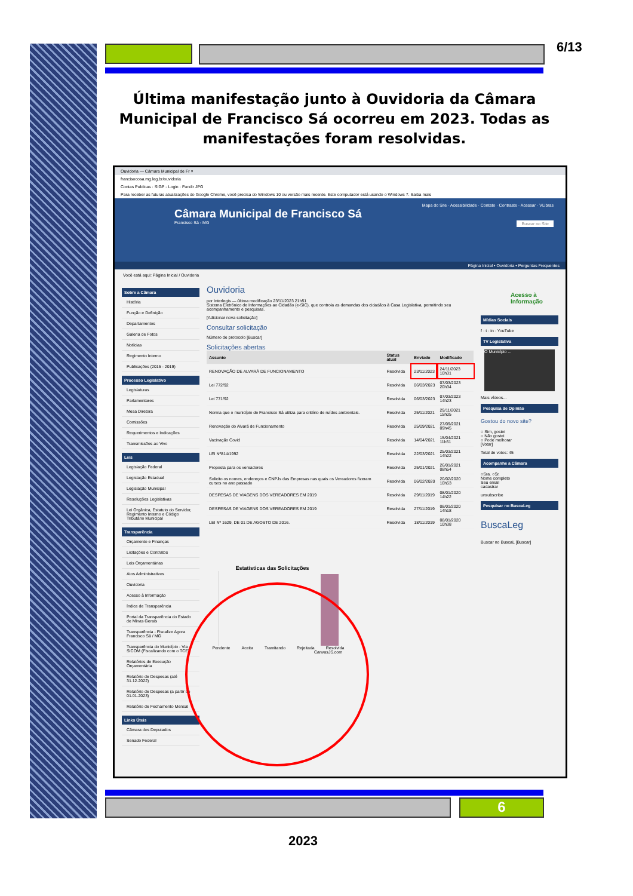6/13
Última manifestação junto à Ouvidoria da Câmara Municipal de Francisco Sá ocorreu em 2023. Todas as manifestações foram resolvidas.
Ouvidoria — Câmara Municipal de Fr ×
francisocosa.mg.leg.br/ouvidoria
Contas Publicas · SIGP - Login · Fundir JPG
Para receber as futuras atualizações do Google Chrome, você precisa do Windows 10 ou versão mais recente. Este computador está usando o Windows 7. Saiba mais
Mapa do Site · Acessibilidade · Contato · Contraste · Acessar · VLibras
Câmara Municipal de Francisco Sá
Francisco Sá - MG Buscar no Site
Página Inicial • Ouvidoria • Perguntas Frequentes
Você está aqui: Página Inicial / Ouvidoria
Sobre a Câmara
História
Função e Definição
Departamentos
Galeria de Fotos
Notícias
Regimento Interno
Publicações (2015 - 2019)
Processo Legislativo
Legislaturas
Parlamentares
Mesa Diretora
Comissões
Requerimentos e Indicações
Transmissões ao Vivo
Leis
Legislação Federal
Legislação Estadual
Legislação Municipal
Resoluções Legislativas
Lei Orgânica, Estatuto do Servidor, Regimento Interno e Código Tributário Municipal
Transparência
Orçamento e Finanças
Licitações e Contratos
Leis Orçamentárias
Atos Administrativos
Ouvidoria
Acesso à Informação
Índice de Transparência
Portal da Transparência do Estado de Minas Gerais
Transparência - Fiscalize Agora Francisco Sá / MG
Transparência do Município - Via SICOM (Fiscalizando com o TCE)
Relatórios de Execução Orçamentária
Relatório de Despesas (até 31.12.2022)
Relatório de Despesas (a partir de 01.01.2023)
Relatório de Fechamento Mensal
Links Úteis
Câmara dos Deputados
Senado Federal
Ouvidoria
por Interlegis — última modificação 23/11/2023 21h51
Sistema Eletrônico de Informações ao Cidadão (e-SIC), que controla as demandas dos cidadãos à Casa Legislativa, permitindo seu acompanhamento e pesquisas.
[Adicionar nova solicitação]
Consultar solicitação
Número de protocolo [Buscar]
Solicitações abertas
| Assunto | Status atual | Enviado | Modificado |
| --- | --- | --- | --- |
| RENOVAÇÃO DE ALVARÁ DE FUNCIONAMENTO | Resolvida | 23/11/2023 | 24/11/2023 10h31 |
| Lei 772/92 | Resolvida | 06/03/2023 | 07/03/2023 20h34 |
| Lei 771/92 | Resolvida | 06/03/2023 | 07/03/2023 14h23 |
| Norma que o município de Francisco Sá utiliza para critério de ruídos ambientais. | Resolvida | 25/11/2021 | 29/11/2021 15h05 |
| Renovação do Alvará de Funcionamento | Resolvida | 25/09/2021 | 27/09/2021 09h45 |
| Vacinação Covid | Resolvida | 14/04/2021 | 15/04/2021 11h51 |
| LEI Nº814/1992 | Resolvida | 22/03/2021 | 25/03/2021 14h22 |
| Proposta para os vereadores | Resolvida | 25/01/2021 | 26/01/2021 08h54 |
| Solicito os nomes, endereços e CNPJs das Empresas nas quais os Vereadores fizeram cursos no ano passado | Resolvida | 06/02/2020 | 20/02/2020 10h53 |
| DESPESAS DE VIAGENS DOS VEREADORES EM 2019 | Resolvida | 29/11/2019 | 08/01/2020 14h22 |
| DESPESAS DE VIAGENS DOS VEREADORES EM 2019 | Resolvida | 27/11/2019 | 08/01/2020 14h18 |
| LEI Nº 1629, DE 01 DE AGOSTO DE 2016. | Resolvida | 18/11/2019 | 08/01/2020 10h38 |
Estatísticas das Solicitações
Pendente Aceita Tramitando Rejeitada Resolvida
CanvasJS.com
Acesso à Informação
Mídias Sociais
f · t · in · YouTube
TV Legislativa
O Município ...
Mais vídeos...
Pesquisa de Opinião
Gostou do novo site?
○ Sim, gostei
○ Não gostei
○ Pode melhorar
[Votar]
Total de votos: 45
Acompanhe a Câmara
○Sra. ○Sr.
Nome completo
Seu email
cadastrar
unsubscribe
Pesquisar no BuscaLeg
BuscaLeg
Buscar no BuscaL [Buscar]
6
2023